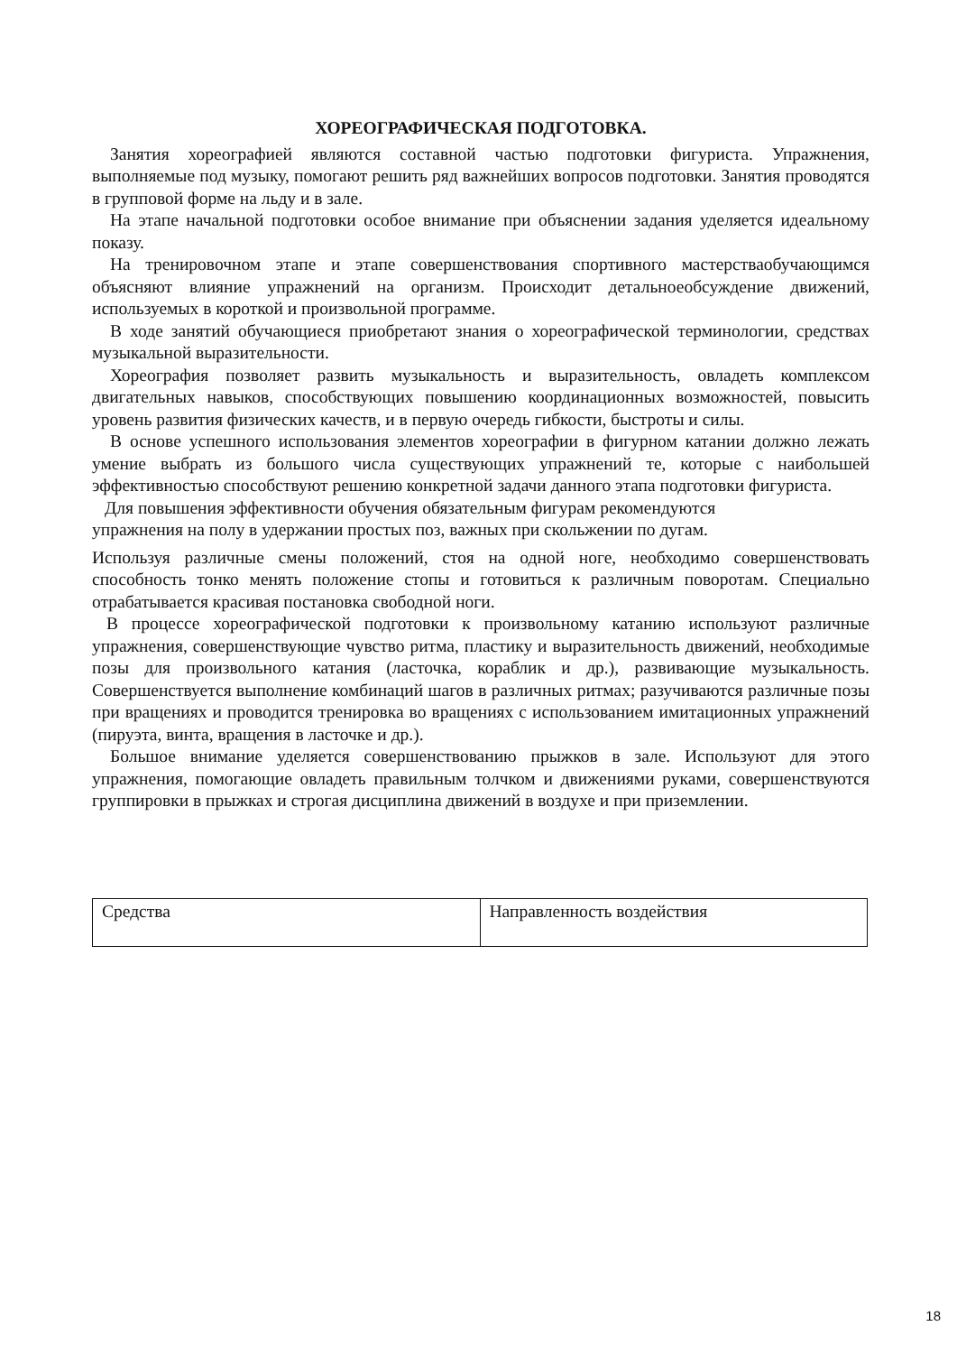ХОРЕОГРАФИЧЕСКАЯ ПОДГОТОВКА.
Занятия хореографией являются составной частью подготовки фигуриста. Упражнения, выполняемые под музыку, помогают решить ряд важнейших вопросов подготовки. Занятия проводятся в групповой форме на льду и в зале.
На этапе начальной подготовки особое внимание при объяснении задания уделяется идеальному показу.
На тренировочном этапе и этапе совершенствования спортивного мастерстваобучающимся объясняют влияние упражнений на организм. Происходит детальноеобсуждение движений, используемых в короткой и произвольной программе.
В ходе занятий обучающиеся приобретают знания о хореографической терминологии, средствах музыкальной выразительности.
Хореография позволяет развить музыкальность и выразительность, овладеть комплексом двигательных навыков, способствующих повышению координационных возможностей, повысить уровень развития физических качеств, и в первую очередь гибкости, быстроты и силы.
В основе успешного использования элементов хореографии в фигурном катании должно лежать умение выбрать из большого числа существующих упражнений те, которые с наибольшей эффективностью способствуют решению конкретной задачи данного этапа подготовки фигуриста.
Для повышения эффективности обучения обязательным фигурам рекомендуются
упражнения на полу в удержании простых поз, важных при скольжении по дугам.
Используя различные смены положений, стоя на одной ноге, необходимо совершенствовать способность тонко менять положение стопы и готовиться к различным поворотам. Специально отрабатывается красивая постановка свободной ноги.
В процессе хореографической подготовки к произвольному катанию используют различные упражнения, совершенствующие чувство ритма, пластику и выразительность движений, необходимые позы для произвольного катания (ласточка, кораблик и др.), развивающие музыкальность. Совершенствуется выполнение комбинаций шагов в различных ритмах; разучиваются различные позы при вращениях и проводится тренировка во вращениях с использованием имитационных упражнений (пируэта, винта, вращения в ласточке и др.).
Большое внимание уделяется совершенствованию прыжков в зале. Используют для этого упражнения, помогающие овладеть правильным толчком и движениями руками, совершенствуются группировки в прыжках и строгая дисциплина движений в воздухе и при приземлении.
| Средства | Направленность воздействия |
18